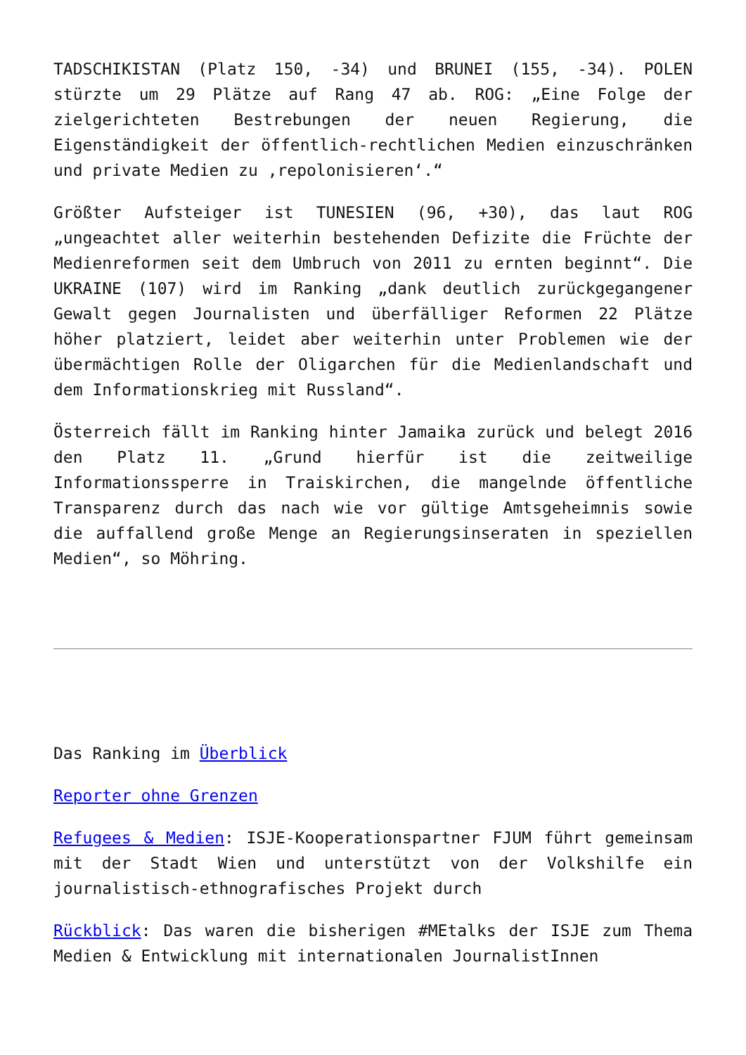TADSCHIKISTAN (Platz 150, -34) und BRUNEI (155, -34). POLEN stürzte um 29 Plätze auf Rang 47 ab. ROG: „Eine Folge der zielgerichteten Bestrebungen der neuen Regierung, die Eigenständigkeit der öffentlich-rechtlichen Medien einzuschränken und private Medien zu ‚repolonisieren‘.“
Größter Aufsteiger ist TUNESIEN (96, +30), das laut ROG „ungeachtet aller weiterhin bestehenden Defizite die Früchte der Medienreformen seit dem Umbruch von 2011 zu ernten beginnt“. Die UKRAINE (107) wird im Ranking „dank deutlich zurückgegangener Gewalt gegen Journalisten und überfälliger Reformen 22 Plätze höher platziert, leidet aber weiterhin unter Problemen wie der übermächtigen Rolle der Oligarchen für die Medienlandschaft und dem Informationskrieg mit Russland“.
Österreich fällt im Ranking hinter Jamaika zurück und belegt 2016 den Platz 11. „Grund hierfür ist die zeitweilige Informationssperre in Traiskirchen, die mangelnde öffentliche Transparenz durch das nach wie vor gültige Amtsgeheimnis sowie die auffallend große Menge an Regierungsinseraten in speziellen Medien“, so Möhring.
Das Ranking im Überblick
Reporter ohne Grenzen
Refugees & Medien: ISJE-Kooperationspartner FJUM führt gemeinsam mit der Stadt Wien und unterstützt von der Volkshilfe ein journalistisch-ethnografisches Projekt durch
Rückblick: Das waren die bisherigen #MEtalks der ISJE zum Thema Medien & Entwicklung mit internationalen JournalistInnen